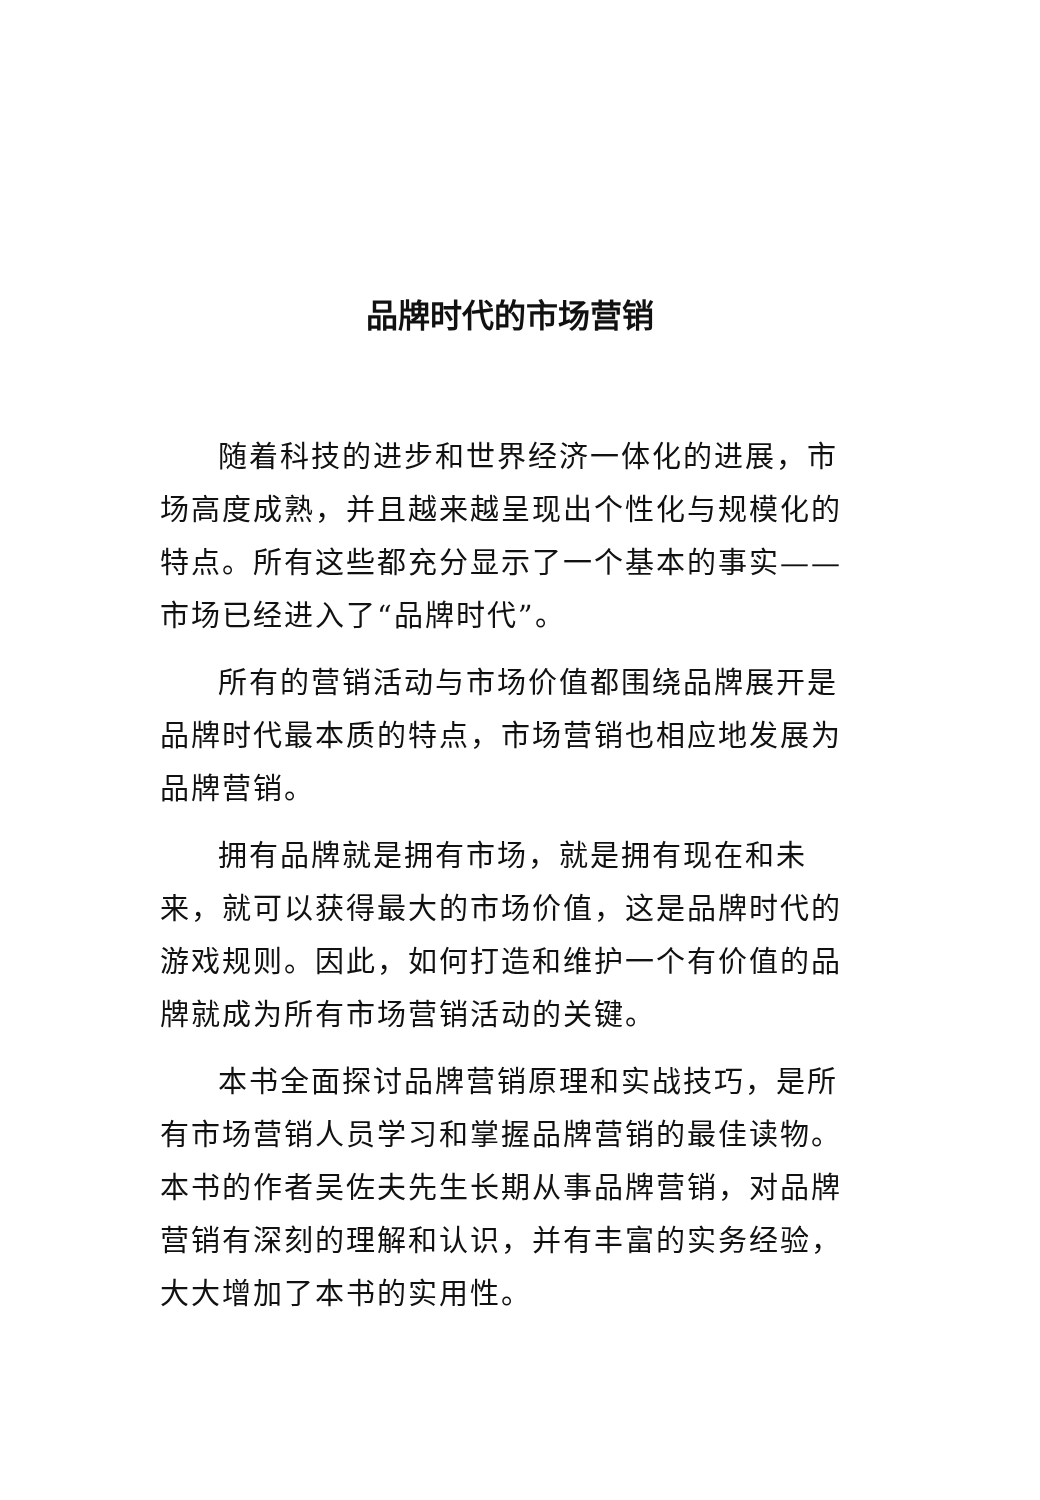品牌时代的市场营销
随着科技的进步和世界经济一体化的进展，市场高度成熟，并且越来越呈现出个性化与规模化的特点。所有这些都充分显示了一个基本的事实——市场已经进入了“品牌时代”。
所有的营销活动与市场价值都围绕品牌展开是品牌时代最本质的特点，市场营销也相应地发展为品牌营销。
拥有品牌就是拥有市场，就是拥有现在和未来，就可以获得最大的市场价值，这是品牌时代的游戏规则。因此，如何打造和维护一个有价值的品牌就成为所有市场营销活动的关键。
本书全面探讨品牌营销原理和实战技巧，是所有市场营销人员学习和掌握品牌营销的最佳读物。本书的作者吴佐夫先生长期从事品牌营销，对品牌营销有深刻的理解和认识，并有丰富的实务经验，大大增加了本书的实用性。